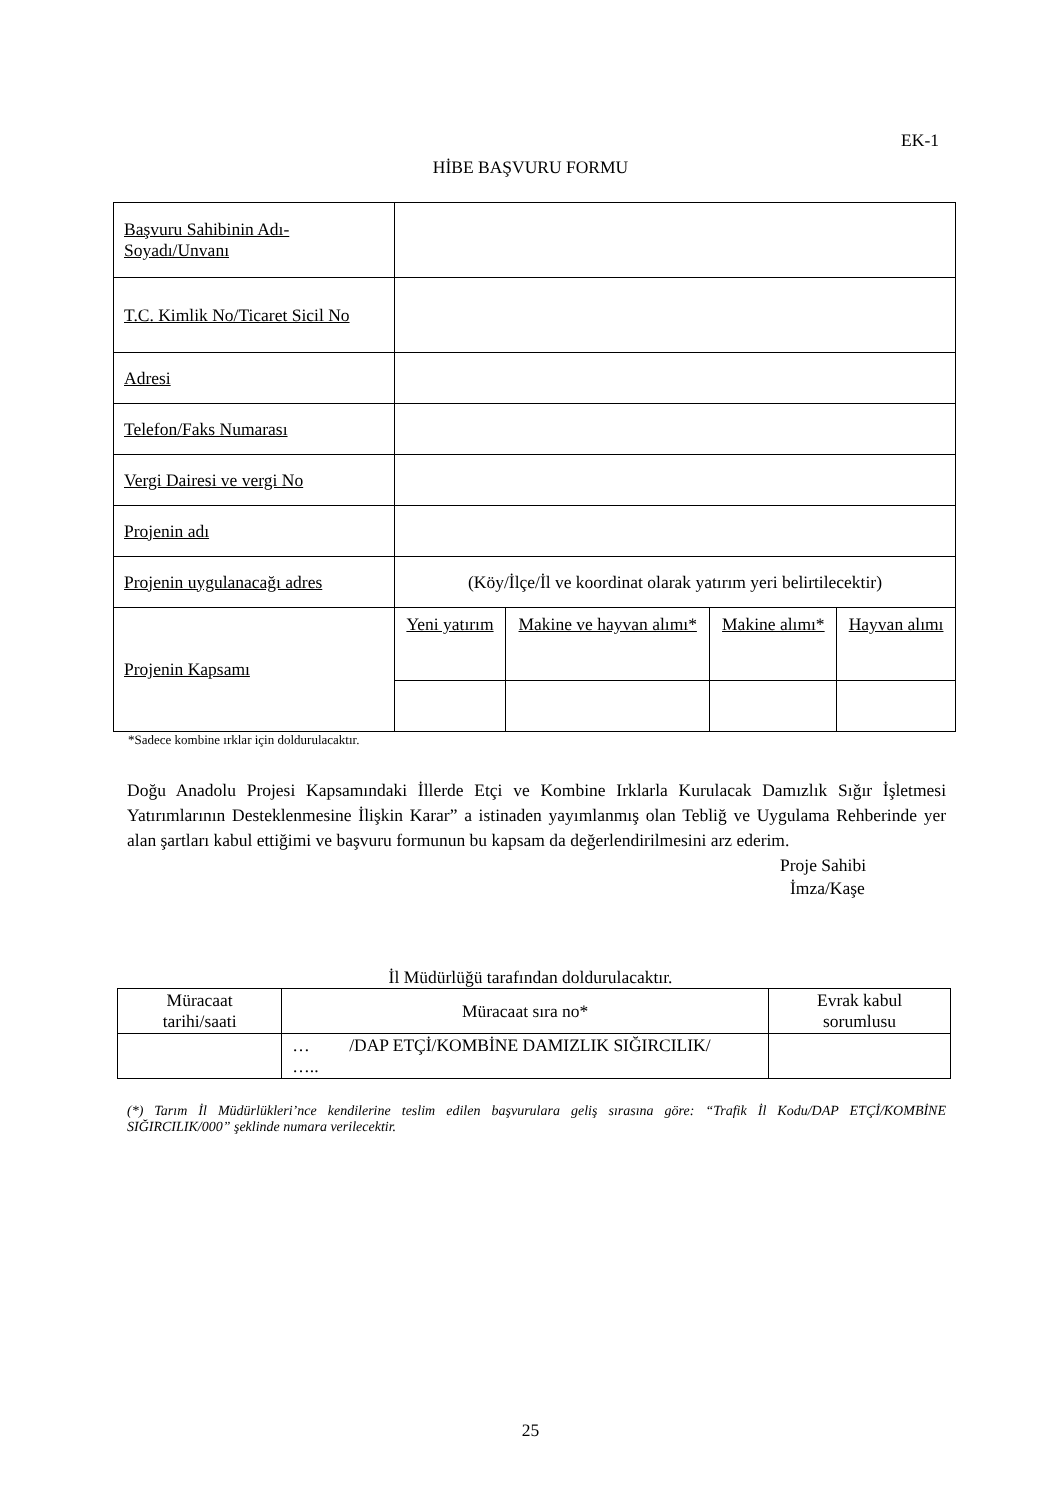EK-1
HİBE BAŞVURU FORMU
| Başvuru Sahibinin Adı-Soyadı/Unvanı | | | | |
| T.C. Kimlik No/Ticaret Sicil No | | | | |
| Adresi | | | | |
| Telefon/Faks Numarası | | | | |
| Vergi Dairesi ve vergi No | | | | |
| Projenin adı | | | | |
| Projenin uygulanacağı adres | (Köy/İlçe/İl ve koordinat olarak yatırım yeri belirtilecektir) | | | |
| Projenin Kapsamı | Yeni yatırım | Makine ve hayvan alımı* | Makine alımı* | Hayvan alımı |
*Sadece kombine ırklar için doldurulacaktır.
Doğu Anadolu Projesi Kapsamındaki İllerde Etçi ve Kombine Irklarla Kurulacak Damızlık Sığır İşletmesi Yatırımlarının Desteklenmesine İlişkin Karar” a istinaden yayımlanmış olan Tebliğ ve Uygulama Rehberinde yer alan şartları kabul ettiğimi ve başvuru formunun bu kapsam da değerlendirilmesini arz ederim.
Proje Sahibi
İmza/Kaşe
İl Müdürlüğü tarafından doldurulacaktır.
| Müracaat tarihi/saati | Müracaat sıra no* | Evrak kabul sorumlusu |
| --- | --- | --- |
| | … /DAP ETÇİ/KOMBİNE DAMIZLIK SIĞIRCILIK/ ….. | |
(*) Tarım İl Müdürlükleri’nce kendilerine teslim edilen başvurulara geliş sırasına göre: “Trafik İl Kodu/DAP ETÇİ/KOMBİNE SIĞIRCILIK/000” şeklinde numara verilecektir.
25